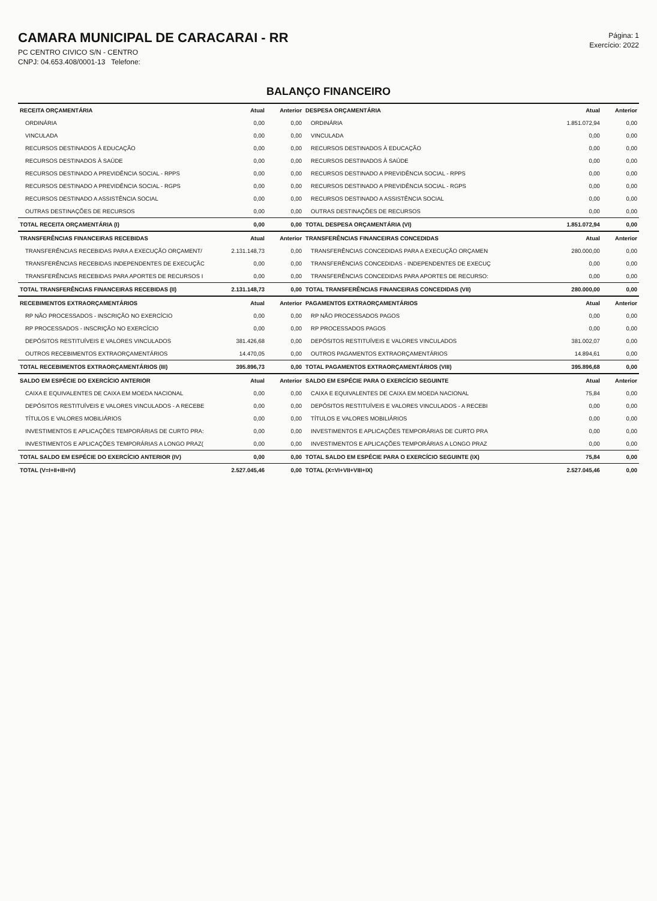CAMARA MUNICIPAL DE CARACARAI - RR
PC CENTRO CIVICO S/N - CENTRO
CNPJ: 04.653.408/0001-13 Telefone:
Página: 1
Exercício: 2022
BALANÇO FINANCEIRO
| RECEITA ORÇAMENTÁRIA | Atual | Anterior | DESPESA ORÇAMENTÁRIA | Atual | Anterior |
| --- | --- | --- | --- | --- | --- |
| ORDINÁRIA | 0,00 | 0,00 | ORDINÁRIA | 1.851.072,94 | 0,00 |
| VINCULADA | 0,00 | 0,00 | VINCULADA | 0,00 | 0,00 |
| RECURSOS DESTINADOS À EDUCAÇÃO | 0,00 | 0,00 | RECURSOS DESTINADOS À EDUCAÇÃO | 0,00 | 0,00 |
| RECURSOS DESTINADOS À SAÚDE | 0,00 | 0,00 | RECURSOS DESTINADOS À SAÚDE | 0,00 | 0,00 |
| RECURSOS DESTINADO A PREVIDÊNCIA SOCIAL - RPPS | 0,00 | 0,00 | RECURSOS DESTINADO A PREVIDÊNCIA SOCIAL - RPPS | 0,00 | 0,00 |
| RECURSOS DESTINADO A PREVIDÊNCIA SOCIAL - RGPS | 0,00 | 0,00 | RECURSOS DESTINADO A PREVIDÊNCIA SOCIAL - RGPS | 0,00 | 0,00 |
| RECURSOS DESTINADO A ASSISTÊNCIA SOCIAL | 0,00 | 0,00 | RECURSOS DESTINADO A ASSISTÊNCIA SOCIAL | 0,00 | 0,00 |
| OUTRAS DESTINAÇÕES DE RECURSOS | 0,00 | 0,00 | OUTRAS DESTINAÇÕES DE RECURSOS | 0,00 | 0,00 |
| TOTAL RECEITA ORÇAMENTÁRIA (I) | 0,00 | 0,00 | TOTAL DESPESA ORÇAMENTÁRIA (VI) | 1.851.072,94 | 0,00 |
| TRANSFERÊNCIAS FINANCEIRAS RECEBIDAS | Atual | Anterior | TRANSFERÊNCIAS FINANCEIRAS CONCEDIDAS | Atual | Anterior |
| TRANSFERÊNCIAS RECEBIDAS PARA A EXECUÇÃO ORÇAMENT/ | 2.131.148,73 | 0,00 | TRANSFERÊNCIAS CONCEDIDAS PARA A EXECUÇÃO ORÇAMEN | 280.000,00 | 0,00 |
| TRANSFERÊNCIAS RECEBIDAS INDEPENDENTES DE EXECUÇÃC | 0,00 | 0,00 | TRANSFERÊNCIAS CONCEDIDAS - INDEPENDENTES DE EXECUÇ | 0,00 | 0,00 |
| TRANSFERÊNCIAS RECEBIDAS PARA APORTES DE RECURSOS I | 0,00 | 0,00 | TRANSFERÊNCIAS CONCEDIDAS PARA APORTES DE RECURSO: | 0,00 | 0,00 |
| TOTAL TRANSFERÊNCIAS FINANCEIRAS RECEBIDAS (II) | 2.131.148,73 | 0,00 | TOTAL TRANSFERÊNCIAS FINANCEIRAS CONCEDIDAS (VII) | 280.000,00 | 0,00 |
| RECEBIMENTOS EXTRAORÇAMENTÁRIOS | Atual | Anterior | PAGAMENTOS EXTRAORÇAMENTÁRIOS | Atual | Anterior |
| RP NÃO PROCESSADOS - INSCRIÇÃO NO EXERCÍCIO | 0,00 | 0,00 | RP NÃO PROCESSADOS PAGOS | 0,00 | 0,00 |
| RP PROCESSADOS - INSCRIÇÃO NO EXERCÍCIO | 0,00 | 0,00 | RP PROCESSADOS PAGOS | 0,00 | 0,00 |
| DEPÓSITOS RESTITUÍVEIS E VALORES VINCULADOS | 381.426,68 | 0,00 | DEPÓSITOS RESTITUÍVEIS E VALORES VINCULADOS | 381.002,07 | 0,00 |
| OUTROS RECEBIMENTOS EXTRAORÇAMENTÁRIOS | 14.470,05 | 0,00 | OUTROS PAGAMENTOS EXTRAORÇAMENTÁRIOS | 14.894,61 | 0,00 |
| TOTAL RECEBIMENTOS EXTRAORÇAMENTÁRIOS (III) | 395.896,73 | 0,00 | TOTAL PAGAMENTOS EXTRAORÇAMENTÁRIOS (VIII) | 395.896,68 | 0,00 |
| SALDO EM ESPÉCIE DO EXERCÍCIO ANTERIOR | Atual | Anterior | SALDO EM ESPÉCIE PARA O EXERCÍCIO SEGUINTE | Atual | Anterior |
| CAIXA E EQUIVALENTES DE CAIXA EM MOEDA NACIONAL | 0,00 | 0,00 | CAIXA E EQUIVALENTES DE CAIXA EM MOEDA NACIONAL | 75,84 | 0,00 |
| DEPÓSITOS RESTITUÍVEIS E VALORES VINCULADOS - A RECEBE | 0,00 | 0,00 | DEPÓSITOS RESTITUÍVEIS E VALORES VINCULADOS - A RECEBI | 0,00 | 0,00 |
| TÍTULOS E VALORES MOBILIÁRIOS | 0,00 | 0,00 | TÍTULOS E VALORES MOBILIÁRIOS | 0,00 | 0,00 |
| INVESTIMENTOS E APLICAÇÕES TEMPORÁRIAS DE CURTO PRA: | 0,00 | 0,00 | INVESTIMENTOS E APLICAÇÕES TEMPORÁRIAS DE CURTO PRA | 0,00 | 0,00 |
| INVESTIMENTOS E APLICAÇÕES TEMPORÁRIAS A LONGO PRAZ( | 0,00 | 0,00 | INVESTIMENTOS E APLICAÇÕES TEMPORÁRIAS A LONGO PRAZ | 0,00 | 0,00 |
| TOTAL SALDO EM ESPÉCIE DO EXERCÍCIO ANTERIOR (IV) | 0,00 | 0,00 | TOTAL SALDO EM ESPÉCIE PARA O EXERCÍCIO SEGUINTE (IX) | 75,84 | 0,00 |
| TOTAL (V=I+II+III+IV) | 2.527.045,46 | 0,00 | TOTAL (X=VI+VII+VIII+IX) | 2.527.045,46 | 0,00 |